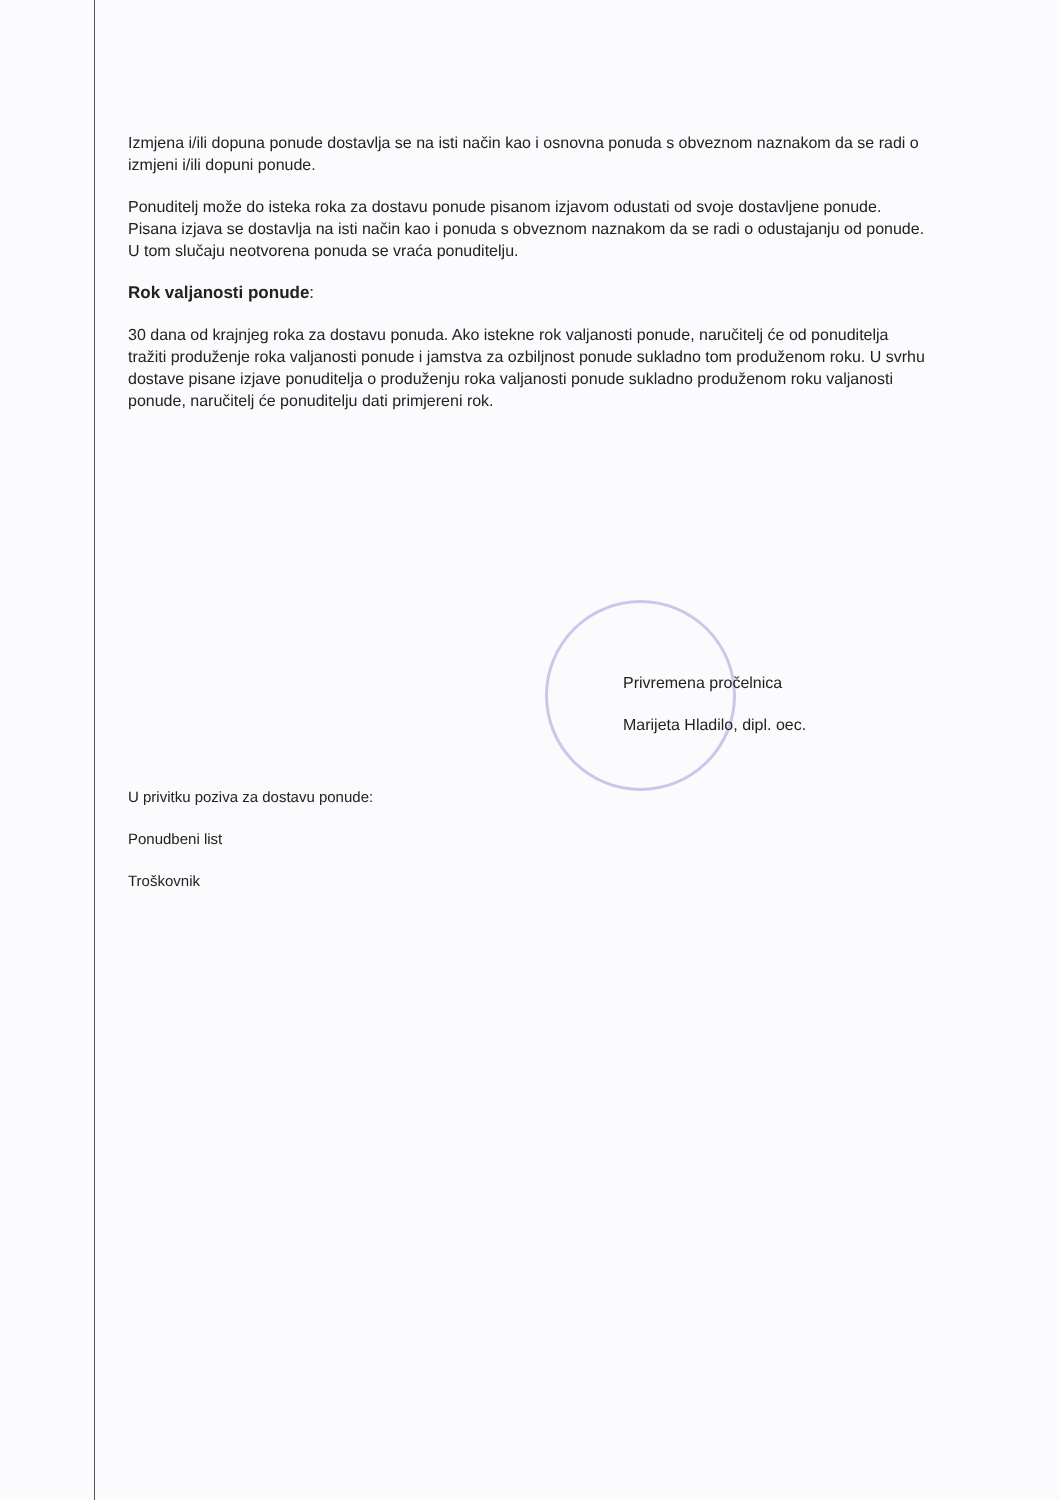Izmjena i/ili dopuna ponude dostavlja se na isti način kao i osnovna ponuda s obveznom naznakom da se radi o izmjeni i/ili dopuni ponude.
Ponuditelj može do isteka roka za dostavu ponude pisanom izjavom odustati od svoje dostavljene ponude. Pisana izjava se dostavlja na isti način kao i ponuda s obveznom naznakom da se radi o odustajanju od ponude. U tom slučaju neotvorena ponuda se vraća ponuditelju.
Rok valjanosti ponude:
30 dana od krajnjeg roka za dostavu ponuda. Ako istekne rok valjanosti ponude, naručitelj će od ponuditelja tražiti produženje roka valjanosti ponude i jamstva za ozbiljnost ponude sukladno tom produženom roku. U svrhu dostave pisane izjave ponuditelja o produženju roka valjanosti ponude sukladno produženom roku valjanosti ponude, naručitelj će ponuditelju dati primjereni rok.
Privremena pročelnica
Marijeta Hladilo, dipl. oec.
U privitku poziva za dostavu ponude:
Ponudbeni list
Troškovnik